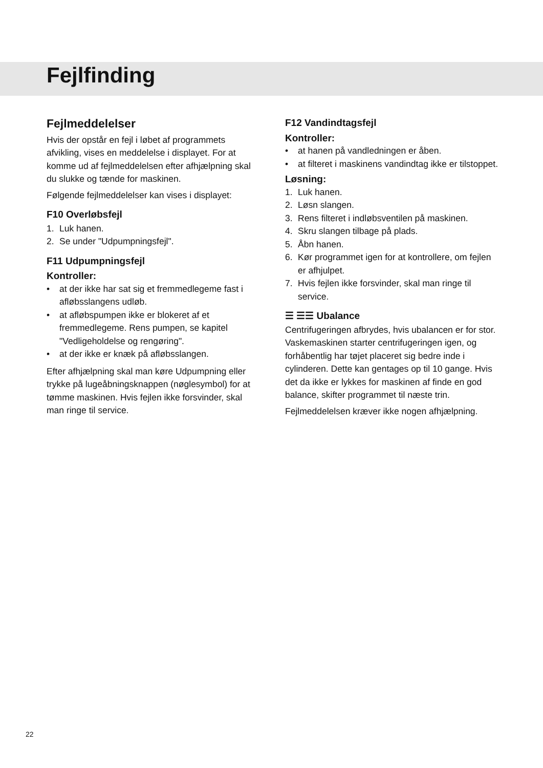Fejlfinding
Fejlmeddelelser
Hvis der opstår en fejl i løbet af programmets afvikling, vises en meddelelse i displayet. For at komme ud af fejlmeddelelsen efter afhjælpning skal du slukke og tænde for maskinen.
Følgende fejlmeddelelser kan vises i displayet:
F10 Overløbsfejl
1. Luk hanen.
2. Se under "Udpumpningsfejl".
F11 Udpumpningsfejl
Kontroller:
• at der ikke har sat sig et fremmedlegeme fast i afløbsslangens udløb.
• at afløbspumpen ikke er blokeret af et fremmedlegeme. Rens pumpen, se kapitel "Vedligeholdelse og rengøring".
• at der ikke er knæk på afløbsslangen.
Efter afhjælpning skal man køre Udpumpning eller trykke på lugeåbningsknappen (nøglesymbol) for at tømme maskinen. Hvis fejlen ikke forsvinder, skal man ringe til service.
F12 Vandindtagsfejl
Kontroller:
• at hanen på vandledningen er åben.
• at filteret i maskinens vandindtag ikke er tilstoppet.
Løsning:
1. Luk hanen.
2. Løsn slangen.
3. Rens filteret i indløbsventilen på maskinen.
4. Skru slangen tilbage på plads.
5. Åbn hanen.
6. Kør programmet igen for at kontrollere, om fejlen er afhjulpet.
7. Hvis fejlen ikke forsvinder, skal man ringe til service.
☰ ☰☰ Ubalance
Centrifugeringen afbrydes, hvis ubalancen er for stor. Vaskemaskinen starter centrifugeringen igen, og forhåbentlig har tøjet placeret sig bedre inde i cylinderen. Dette kan gentages op til 10 gange. Hvis det da ikke er lykkes for maskinen af finde en god balance, skifter programmet til næste trin.
Fejlmeddelelsen kræver ikke nogen afhjælpning.
22